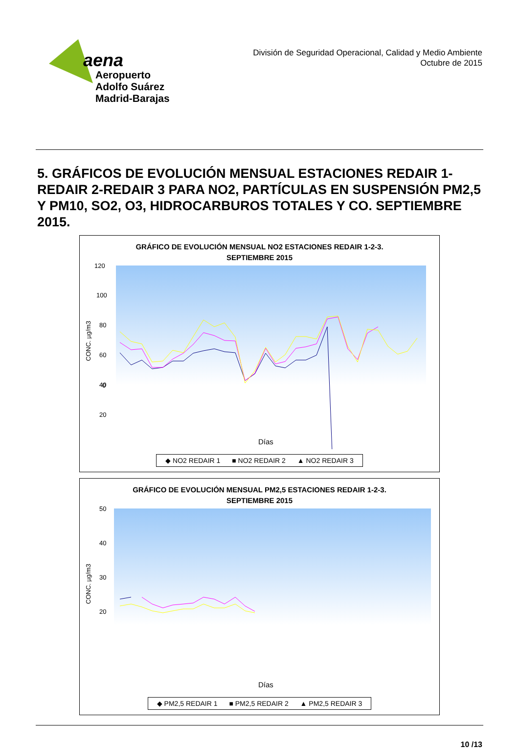aena
Aeropuerto
Adolfo Suárez
Madrid-Barajas
División de Seguridad Operacional, Calidad y Medio Ambiente
Octubre de 2015
5. GRÁFICOS DE EVOLUCIÓN MENSUAL ESTACIONES REDAIR 1-REDAIR 2-REDAIR 3 PARA NO2, PARTÍCULAS EN SUSPENSIÓN PM2,5 Y PM10, SO2, O3, HIDROCARBUROS TOTALES Y CO. SEPTIEMBRE 2015.
GRÁFICO DE EVOLUCIÓN MENSUAL NO2 ESTACIONES REDAIR 1-2-3.
SEPTIEMBRE 2015
120
100
80
60
40
20
0
CONC. µg/m3
Días
◆ NO2 REDAIR 1 ■ NO2 REDAIR 2 ▲ NO2 REDAIR 3
GRÁFICO DE EVOLUCIÓN MENSUAL PM2,5 ESTACIONES REDAIR 1-2-3.
SEPTIEMBRE 2015
50
40
30
20
CONC. µg/m3
Días
◆ PM2,5 REDAIR 1 ■ PM2,5 REDAIR 2 ▲ PM2,5 REDAIR 3
10 /13